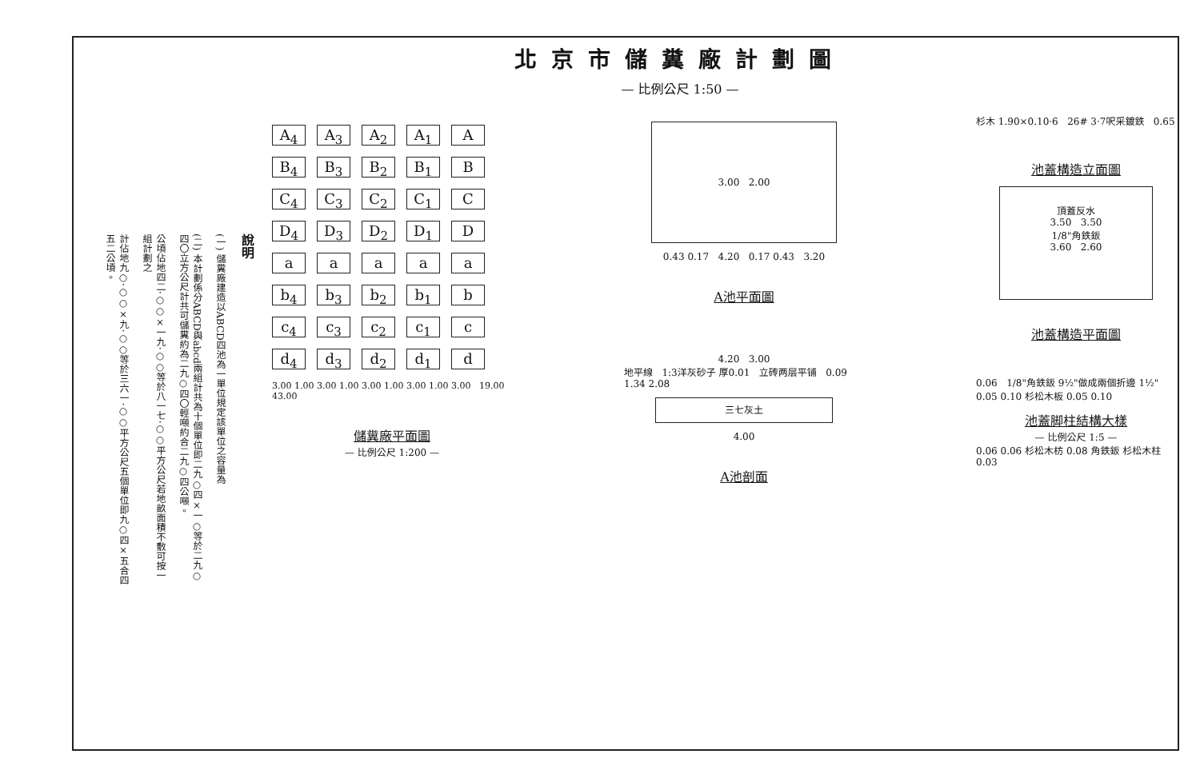北京市儲糞廠計劃圖
— 比例公尺 1:50 —
說明
(一) 儲糞廠建造以ABCD四池為一單位規定該單位之容量為
(二) 本計劃係分ABCD與abcd兩組計共為十個單位即二九○四×一○等於二九○四〇立方公尺計共可儲糞約為二九○四〇輕噸約合二九○四公噸。
公頃佔地四二·○○×一九·○○等於八一七·○○平方公尺若地畝面積不敷可按一組計劃之
計佔地九○·○○×九·○○等於三六一·○○平方公尺五個單位即九○四×五合四五二公頃。
A<sub>4</sub> A<sub>3</sub> A<sub>2</sub> A<sub>1</sub> A
B<sub>4</sub> B<sub>3</sub> B<sub>2</sub> B<sub>1</sub> B
C<sub>4</sub> C<sub>3</sub> C<sub>2</sub> C<sub>1</sub> C
D<sub>4</sub> D<sub>3</sub> D<sub>2</sub> D<sub>1</sub> D
a a a a a
b<sub>4</sub> b<sub>3</sub> b<sub>2</sub> b<sub>1</sub> b
c<sub>4</sub> c<sub>3</sub> c<sub>2</sub> c<sub>1</sub> c
d<sub>4</sub> d<sub>3</sub> d<sub>2</sub> d<sub>1</sub> d
3.00 1.00 3.00 1.00 3.00 1.00 3.00 1.00 3.00 19.00 43.00
儲糞廠平面圖
— 比例公尺 1:200 —
3.00 2.00
0.43 0.17 4.20 0.17 0.43 3.20
A池平面圖
4.20 3.00
地平線 1:3洋灰砂子 厚0.01 立砖两层平铺 0.09 1.34 2.08
三七灰土
4.00
A池剖面
杉木 1.90×0.10·6 26# 3·7呎采鍍鉄 0.65
池蓋構造立面圖
頂蓋反水
3.50 3.50
1/8"角鉄鈑
3.60 2.60
池蓋構造平面圖
0.06 1/8"角鉄鈑 9½"做成兩個折邊 1½"
0.05 0.10 杉松木板 0.05 0.10
池蓋脚柱結構大樣
— 比例公尺 1:5 —
0.06 0.06 杉松木枋 0.08 角鉄鈑 杉松木柱 0.03